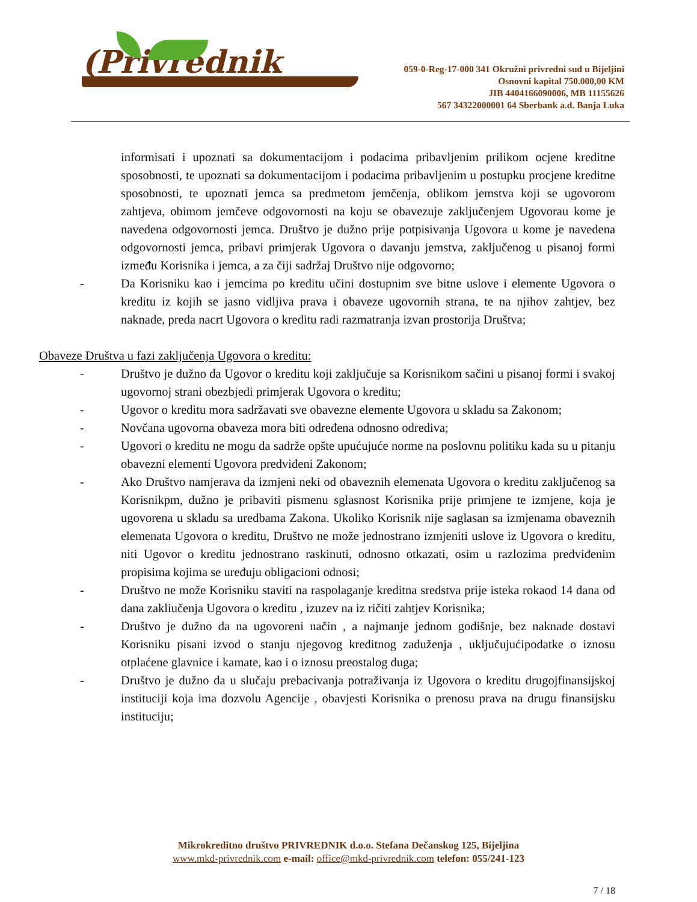(Privrednik
059-0-Reg-17-000 341 Okružni privredni sud u Bijeljini
Osnovni kapital 750.000,00 KM
JIB 4404166090006, MB 11155626
567 34322000001 64 Sberbank a.d. Banja Luka
informisati i upoznati sa dokumentacijom i podacima pribavljenim prilikom ocjene kreditne sposobnosti, te upoznati sa dokumentacijom i podacima pribavljenim u postupku procjene kreditne sposobnosti, te upoznati jemca sa predmetom jemčenja, oblikom jemstva koji se ugovorom zahtjeva, obimom jemčeve odgovornosti na koju se obavezuje zaključenjem Ugovorau kome je navedena odgovornosti jemca. Društvo je dužno prije potpisivanja Ugovora u kome je navedena odgovornosti jemca, pribavi primjerak Ugovora o davanju jemstva, zaključenog u pisanoj formi između Korisnika i jemca, a za čiji sadržaj Društvo nije odgovorno;
- Da Korisniku kao i jemcima po kreditu učini dostupnim sve bitne uslove i elemente Ugovora o kreditu iz kojih se jasno vidljiva prava i obaveze ugovornih strana, te na njihov zahtjev, bez naknade, preda nacrt Ugovora o kreditu radi razmatranja izvan prostorija Društva;
Obaveze Društva u fazi zaključenja Ugovora o kreditu:
- Društvo je dužno da Ugovor o kreditu koji zaključuje sa Korisnikom sačini u pisanoj formi i svakoj ugovornoj strani obezbjedi primjerak Ugovora o kreditu;
- Ugovor o kreditu mora sadržavati sve obavezne elemente Ugovora u skladu sa Zakonom;
- Novčana ugovorna obaveza mora biti određena odnosno odrediva;
- Ugovori o kreditu ne mogu da sadrže opšte upućujuće norme na poslovnu politiku kada su u pitanju obavezni elementi Ugovora predviđeni Zakonom;
- Ako Društvo namjerava da izmjeni neki od obaveznih elemenata Ugovora o kreditu zaključenog sa Korisnikpm, dužno je pribaviti pismenu sglasnost Korisnika prije primjene te izmjene, koja je ugovorena u skladu sa uredbama Zakona. Ukoliko Korisnik nije saglasan sa izmjenama obaveznih elemenata Ugovora o kreditu, Društvo ne može jednostrano izmjeniti uslove iz Ugovora o kreditu, niti Ugovor o kreditu jednostrano raskinuti, odnosno otkazati, osim u razlozima predviđenim propisima kojima se uređuju obligacioni odnosi;
- Društvo ne može Korisniku staviti na raspolaganje kreditna sredstva prije isteka rokaod 14 dana od dana zakliučenja Ugovora o kreditu , izuzev na iz ričiti zahtjev Korisnika;
- Društvo je dužno da na ugovoreni način , a najmanje jednom godišnje, bez naknade dostavi Korisniku pisani izvod o stanju njegovog kreditnog zaduženja , uključujućipodatke o iznosu otplaćene glavnice i kamate, kao i o iznosu preostalog duga;
- Društvo je dužno da u slučaju prebacivanja potraživanja iz Ugovora o kreditu drugojfinansijskoj instituciji koja ima dozvolu Agencije , obavjesti Korisnika o prenosu prava na drugu finansijsku instituciju;
Mikrokreditno društvo PRIVREDNIK d.o.o. Stefana Dečanskog 125, Bijeljina
www.mkd-privrednik.com e-mail: office@mkd-privrednik.com telefon: 055/241-123
7 / 18